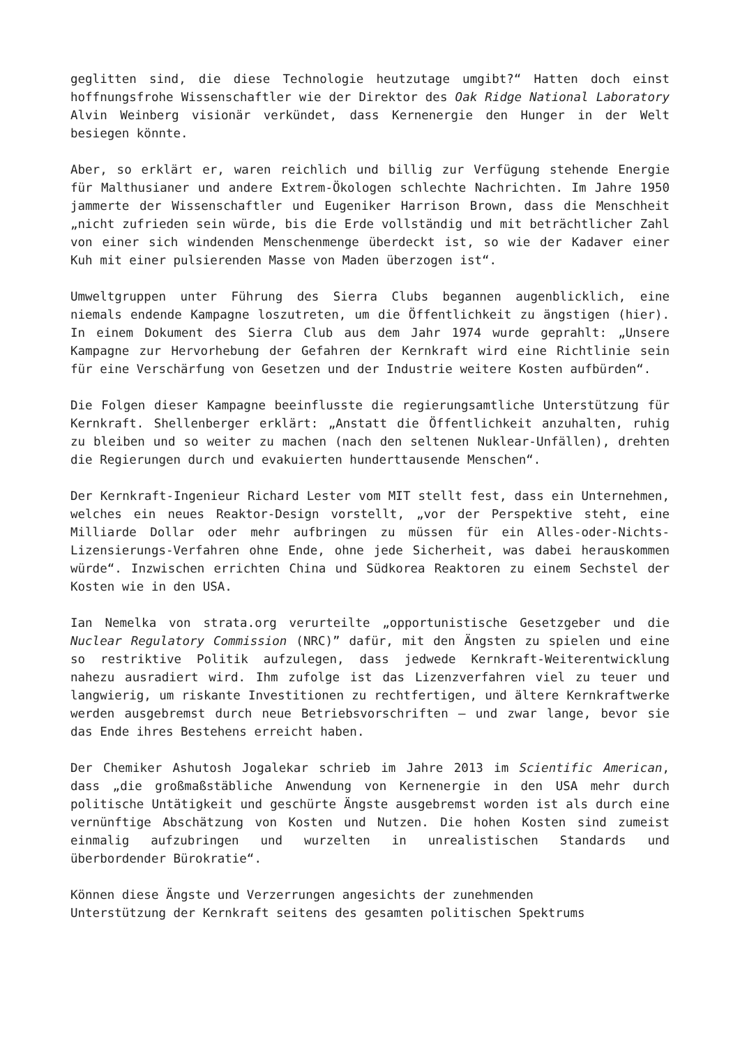geglitten sind, die diese Technologie heutzutage umgibt?“ Hatten doch einst hoffnungsfrohe Wissenschaftler wie der Direktor des Oak Ridge National Laboratory Alvin Weinberg visionär verkündet, dass Kernenergie den Hunger in der Welt besiegen könnte.
Aber, so erklärt er, waren reichlich und billig zur Verfügung stehende Energie für Malthusianer und andere Extrem-Ökologen schlechte Nachrichten. Im Jahre 1950 jammerte der Wissenschaftler und Eugeniker Harrison Brown, dass die Menschheit „nicht zufrieden sein würde, bis die Erde vollständig und mit beträchtlicher Zahl von einer sich windenden Menschenmenge überdeckt ist, so wie der Kadaver einer Kuh mit einer pulsierenden Masse von Maden überzogen ist“.
Umweltgruppen unter Führung des Sierra Clubs begannen augenblicklich, eine niemals endende Kampagne loszutreten, um die Öffentlichkeit zu ängstigen (hier). In einem Dokument des Sierra Club aus dem Jahr 1974 wurde geprahlt: „Unsere Kampagne zur Hervorhebung der Gefahren der Kernkraft wird eine Richtlinie sein für eine Verschärfung von Gesetzen und der Industrie weitere Kosten aufbürden“.
Die Folgen dieser Kampagne beeinflusste die regierungsamtliche Unterstützung für Kernkraft. Shellenberger erklärt: „Anstatt die Öffentlichkeit anzuhalten, ruhig zu bleiben und so weiter zu machen (nach den seltenen Nuklear-Unfällen), drehten die Regierungen durch und evakuierten hunderttausende Menschen“.
Der Kernkraft-Ingenieur Richard Lester vom MIT stellt fest, dass ein Unternehmen, welches ein neues Reaktor-Design vorstellt, „vor der Perspektive steht, eine Milliarde Dollar oder mehr aufbringen zu müssen für ein Alles-oder-Nichts-Lizensierungs-Verfahren ohne Ende, ohne jede Sicherheit, was dabei herauskommen würde“. Inzwischen errichten China und Südkorea Reaktoren zu einem Sechstel der Kosten wie in den USA.
Ian Nemelka von strata.org verurteilte „opportunistische Gesetzgeber und die Nuclear Regulatory Commission (NRC)” dafür, mit den Ängsten zu spielen und eine so restriktive Politik aufzulegen, dass jedwede Kernkraft-Weiterentwicklung nahezu ausradiert wird. Ihm zufolge ist das Lizenzverfahren viel zu teuer und langwierig, um riskante Investitionen zu rechtfertigen, und ältere Kernkraftwerke werden ausgebremst durch neue Betriebsvorschriften – und zwar lange, bevor sie das Ende ihres Bestehens erreicht haben.
Der Chemiker Ashutosh Jogalekar schrieb im Jahre 2013 im Scientific American, dass „die großmaßstäbliche Anwendung von Kernenergie in den USA mehr durch politische Untätigkeit und geschürte Ängste ausgebremst worden ist als durch eine vernünftige Abschätzung von Kosten und Nutzen. Die hohen Kosten sind zumeist einmalig aufzubringen und wurzelten in unrealistischen Standards und überbordender Bürokratie“.
Können diese Ängste und Verzerrungen angesichts der zunehmenden
Unterstützung der Kernkraft seitens des gesamten politischen Spektrums